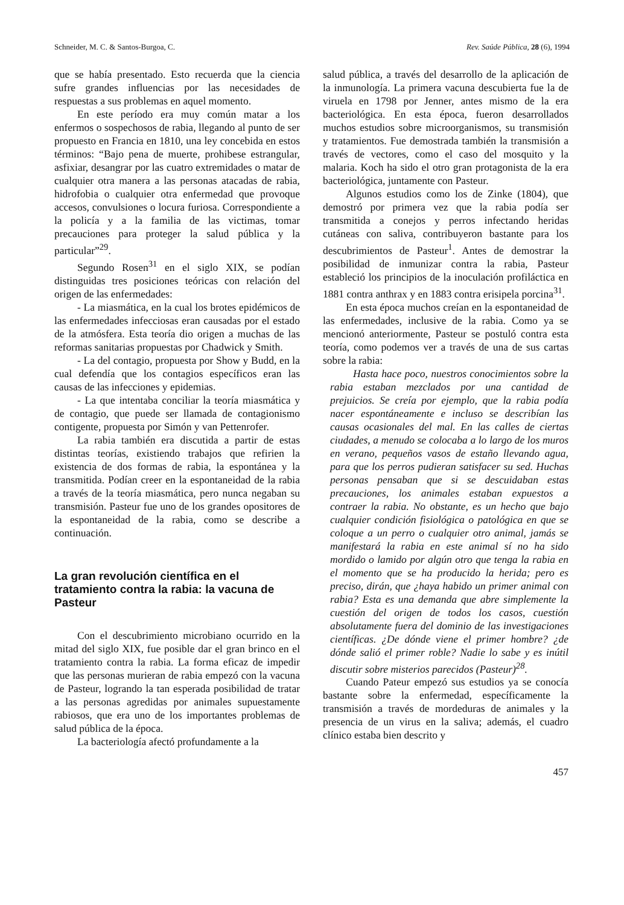Schneider, M. C. & Santos-Burgoa, C. Rev. Saúde Pública, 28 (6), 1994
que se había presentado. Esto recuerda que la ciencia sufre grandes influencias por las necesidades de respuestas a sus problemas en aquel momento.
En este período era muy común matar a los enfermos o sospechosos de rabia, llegando al punto de ser propuesto en Francia en 1810, una ley concebida en estos términos: “Bajo pena de muerte, prohibese estrangular, asfixiar, desangrar por las cuatro extremidades o matar de cualquier otra manera a las personas atacadas de rabia, hidrofobia o cualquier otra enfermedad que provoque accesos, convulsiones o locura furiosa. Correspondiente a la policía y a la familia de las victimas, tomar precauciones para proteger la salud pública y la particular”<sup>29</sup>.
Segundo Rosen<sup>31</sup> en el siglo XIX, se podían distinguidas tres posiciones teóricas con relación del origen de las enfermedades:
- La miasmática, en la cual los brotes epidémicos de las enfermedades infecciosas eran causadas por el estado de la atmósfera. Esta teoría dio origen a muchas de las reformas sanitarias propuestas por Chadwick y Smith.
- La del contagio, propuesta por Show y Budd, en la cual defendía que los contagios específicos eran las causas de las infecciones y epidemias.
- La que intentaba conciliar la teoría miasmática y de contagio, que puede ser llamada de contagionismo contigente, propuesta por Simón y van Pettenrofer.
La rabia también era discutida a partir de estas distintas teorías, existiendo trabajos que refirien la existencia de dos formas de rabia, la espontánea y la transmitida. Podían creer en la espontaneidad de la rabia a través de la teoría miasmática, pero nunca negaban su transmisión. Pasteur fue uno de los grandes opositores de la espontaneidad de la rabia, como se describe a continuación.
La gran revolución científica en el tratamiento contra la rabia: la vacuna de Pasteur
Con el descubrimiento microbiano ocurrido en la mitad del siglo XIX, fue posible dar el gran brinco en el tratamiento contra la rabia. La forma eficaz de impedir que las personas murieran de rabia empezó con la vacuna de Pasteur, logrando la tan esperada posibilidad de tratar a las personas agredidas por animales supuestamente rabiosos, que era uno de los importantes problemas de salud pública de la época.
La bacteriología afectó profundamente a la
salud pública, a través del desarrollo de la aplicación de la inmunología. La primera vacuna descubierta fue la de viruela en 1798 por Jenner, antes mismo de la era bacteriológica. En esta época, fueron desarrollados muchos estudios sobre microorganismos, su transmisión y tratamientos. Fue demostrada también la transmisión a través de vectores, como el caso del mosquito y la malaria. Koch ha sido el otro gran protagonista de la era bacteriológica, juntamente con Pasteur.
Algunos estudios como los de Zinke (1804), que demostró por primera vez que la rabia podía ser transmitida a conejos y perros infectando heridas cutáneas con saliva, contribuyeron bastante para los descubrimientos de Pasteur<sup>1</sup>. Antes de demostrar la posibilidad de inmunizar contra la rabia, Pasteur estableció los principios de la inoculación profiláctica en 1881 contra anthrax y en 1883 contra erisipela porcina<sup>31</sup>.
En esta época muchos creían en la espontaneidad de las enfermedades, inclusive de la rabia. Como ya se mencionó anteriormente, Pasteur se postuló contra esta teoría, como podemos ver a través de una de sus cartas sobre la rabia:
Hasta hace poco, nuestros conocimientos sobre la rabia estaban mezclados por una cantidad de prejuicios. Se creía por ejemplo, que la rabia podía nacer espontáneamente e incluso se describían las causas ocasionales del mal. En las calles de ciertas ciudades, a menudo se colocaba a lo largo de los muros en verano, pequeños vasos de estaño llevando agua, para que los perros pudieran satisfacer su sed. Huchas personas pensaban que si se descuidaban estas precauciones, los animales estaban expuestos a contraer la rabia. No obstante, es un hecho que bajo cualquier condición fisiológica o patológica en que se coloque a un perro o cualquier otro animal, jamás se manifestará la rabia en este animal sí no ha sido mordido o lamido por algún otro que tenga la rabia en el momento que se ha producido la herida; pero es preciso, dirán, que ¿haya habido un primer animal con rabia? Esta es una demanda que abre simplemente la cuestión del origen de todos los casos, cuestión absolutamente fuera del dominio de las investigaciones científicas. ¿De dónde viene el primer hombre? ¿de dónde salió el primer roble? Nadie lo sabe y es inútil discutir sobre misterios parecidos (Pasteur)<sup>28</sup>.
Cuando Pateur empezó sus estudios ya se conocía bastante sobre la enfermedad, específicamente la transmisión a través de mordeduras de animales y la presencia de un virus en la saliva; además, el cuadro clínico estaba bien descrito y
457